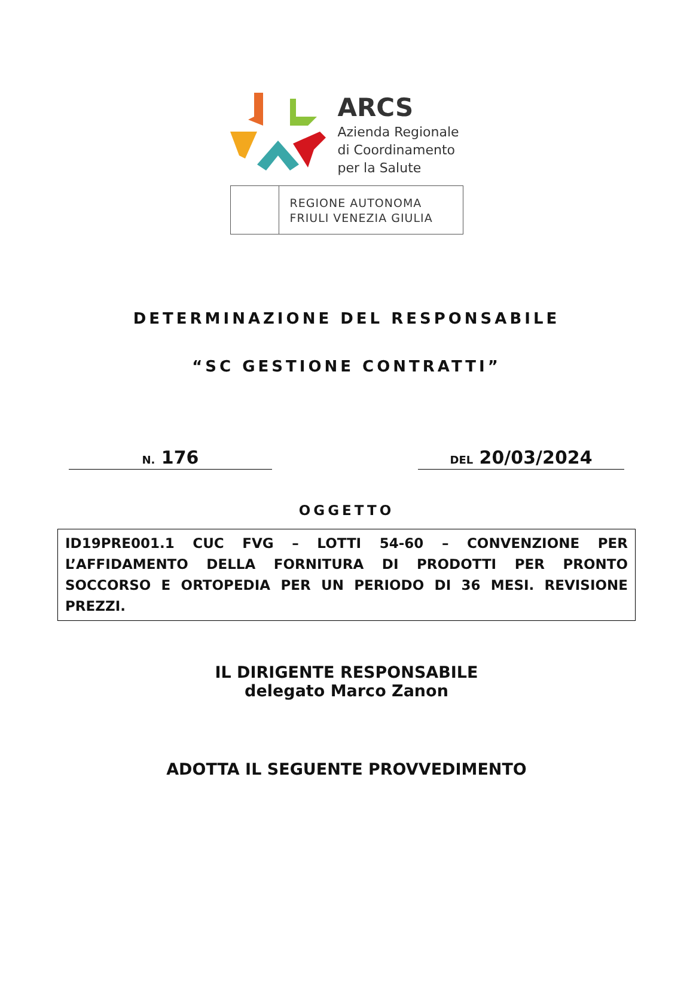ARCS
Azienda Regionale
di Coordinamento
per la Salute
REGIONE AUTONOMA
FRIULI VENEZIA GIULIA
DETERMINAZIONE DEL RESPONSABILE
“SC GESTIONE CONTRATTI”
N. 176
DEL 20/03/2024
OGGETTO
ID19PRE001.1 CUC FVG – LOTTI 54-60 – CONVENZIONE PER L’AFFIDAMENTO DELLA FORNITURA DI PRODOTTI PER PRONTO SOCCORSO E ORTOPEDIA PER UN PERIODO DI 36 MESI. REVISIONE PREZZI.
IL DIRIGENTE RESPONSABILE
delegato Marco Zanon
ADOTTA IL SEGUENTE PROVVEDIMENTO